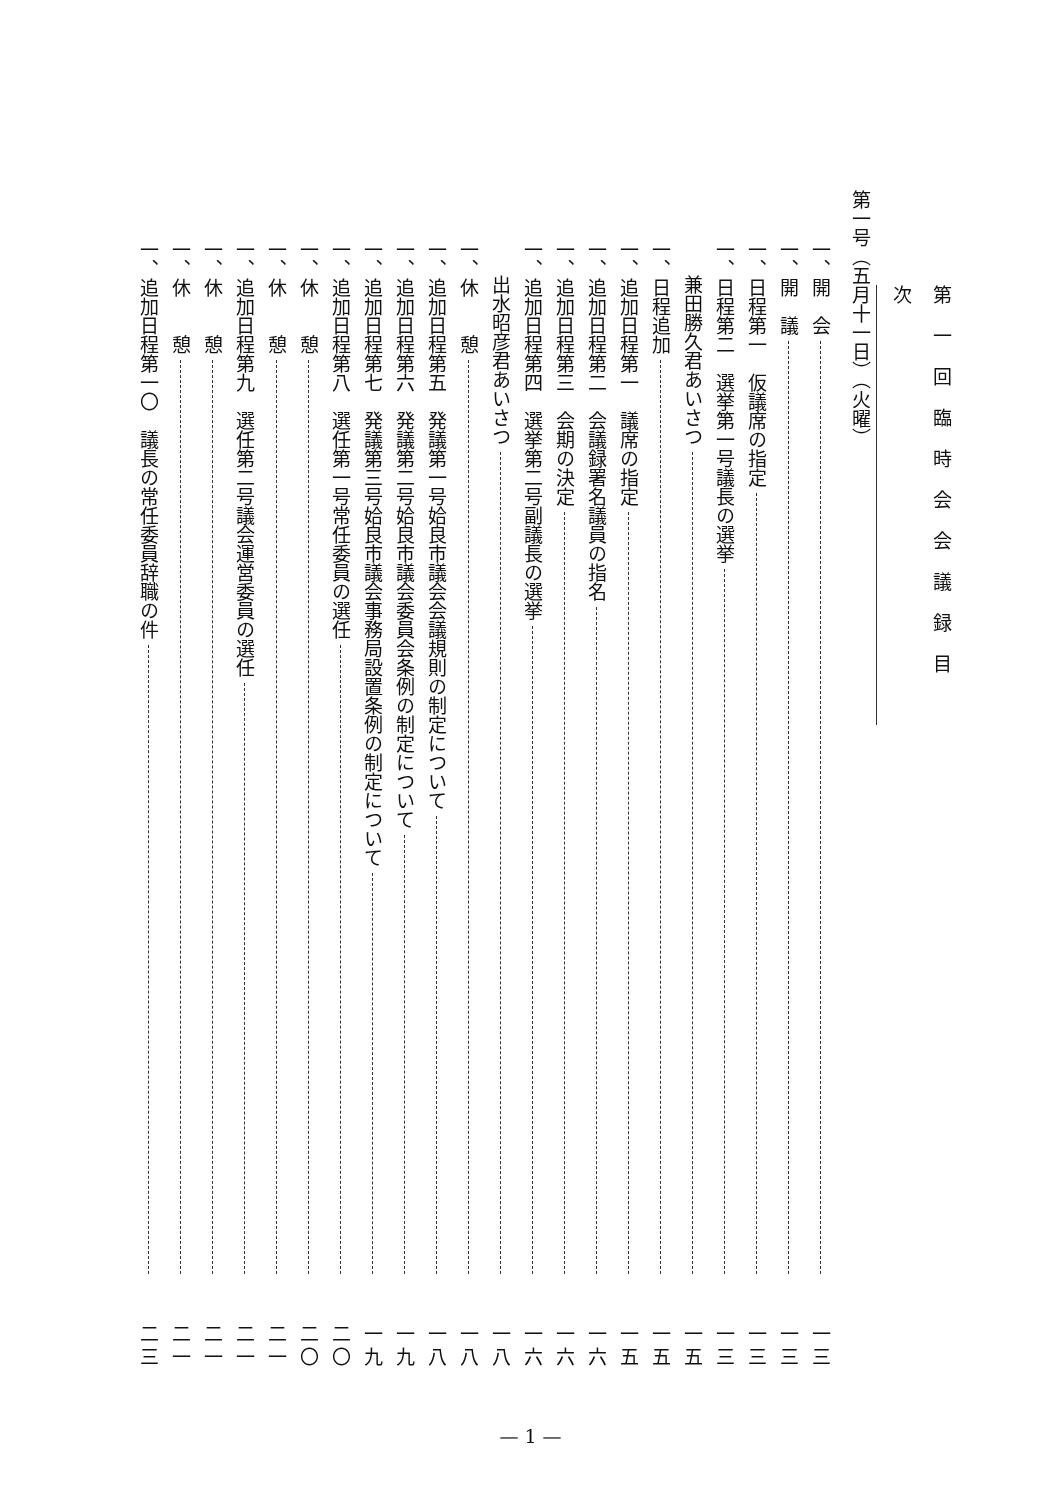第一回臨時会会議録目次
第一号（五月十一日）（火曜）
一、開　会 一三
一、開　議 一三
一、日程第一　仮議席の指定 一三
一、日程第二　選挙第一号議長の選挙 一三
兼田勝久君あいさつ 一五
一、日程追加 一五
一、追加日程第一　議席の指定 一五
一、追加日程第二　会議録署名議員の指名 一六
一、追加日程第三　会期の決定 一六
一、追加日程第四　選挙第二号副議長の選挙 一六
出水昭彦君あいさつ 一八
一、休　　憩 一八
一、追加日程第五　発議第一号姶良市議会会議規則の制定について 一八
一、追加日程第六　発議第二号姶良市議会委員会条例の制定について 一九
一、追加日程第七　発議第三号姶良市議会事務局設置条例の制定について 一九
一、追加日程第八　選任第一号常任委員の選任 二〇
一、休　　憩 二〇
一、休　　憩 二一
一、追加日程第九　選任第二号議会運営委員の選任 二一
一、休　　憩 二一
一、休　　憩 二一
一、追加日程第一〇　議長の常任委員辞職の件 二三
— 1 —